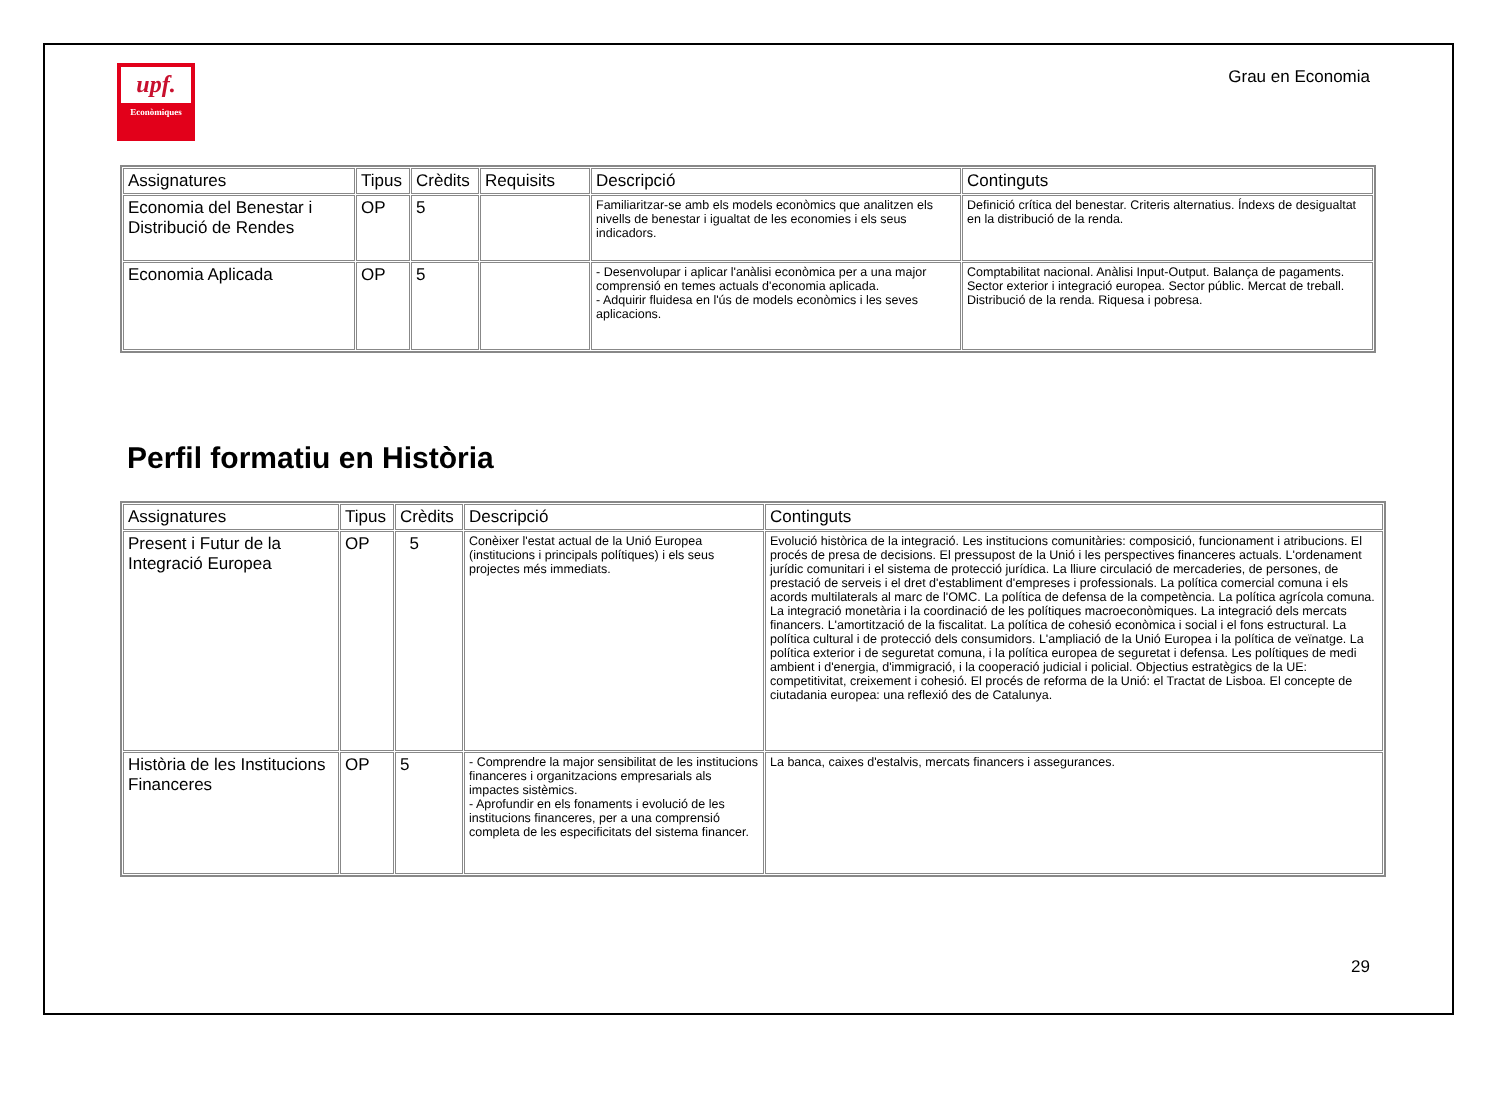upf.
Econòmiques
Grau en Economia
| Assignatures | Tipus | Crèdits | Requisits | Descripció | Continguts |
| --- | --- | --- | --- | --- | --- |
| Economia del Benestar i Distribució de Rendes | OP | 5 | | Familiaritzar-se amb els models econòmics que analitzen els nivells de benestar i igualtat de les economies i els seus indicadors. | Definició crítica del benestar. Criteris alternatius. Índexs de desigualtat en la distribució de la renda. |
| Economia Aplicada | OP | 5 | | - Desenvolupar i aplicar l'anàlisi econòmica per a una major comprensió en temes actuals d'economia aplicada. - Adquirir fluidesa en l'ús de models econòmics i les seves aplicacions. | Comptabilitat nacional. Anàlisi Input-Output. Balança de pagaments. Sector exterior i integració europea. Sector públic. Mercat de treball. Distribució de la renda. Riquesa i pobresa. |
Perfil formatiu en Història
| Assignatures | Tipus | Crèdits | Descripció | Continguts |
| --- | --- | --- | --- | --- |
| Present i Futur de la Integració Europea | OP | 5 | Conèixer l'estat actual de la Unió Europea (institucions i principals polítiques) i els seus projectes més immediats. | Evolució històrica de la integració. Les institucions comunitàries: composició, funcionament i atribucions. El procés de presa de decisions. El pressupost de la Unió i les perspectives financeres actuals. L'ordenament jurídic comunitari i el sistema de protecció jurídica. La lliure circulació de mercaderies, de persones, de prestació de serveis i el dret d'establiment d'empreses i professionals. La política comercial comuna i els acords multilaterals al marc de l'OMC. La política de defensa de la competència. La política agrícola comuna. La integració monetària i la coordinació de les polítiques macroeconòmiques. La integració dels mercats financers. L'amortització de la fiscalitat. La política de cohesió econòmica i social i el fons estructural. La política cultural i de protecció dels consumidors. L'ampliació de la Unió Europea i la política de veïnatge. La política exterior i de seguretat comuna, i la política europea de seguretat i defensa. Les polítiques de medi ambient i d'energia, d'immigració, i la cooperació judicial i policial. Objectius estratègics de la UE: competitivitat, creixement i cohesió. El procés de reforma de la Unió: el Tractat de Lisboa. El concepte de ciutadania europea: una reflexió des de Catalunya. |
| Història de les Institucions Financeres | OP | 5 | - Comprendre la major sensibilitat de les institucions financeres i organitzacions empresarials als impactes sistèmics. - Aprofundir en els fonaments i evolució de les institucions financeres, per a una comprensió completa de les especificitats del sistema financer. | La banca, caixes d'estalvis, mercats financers i assegurances. |
29